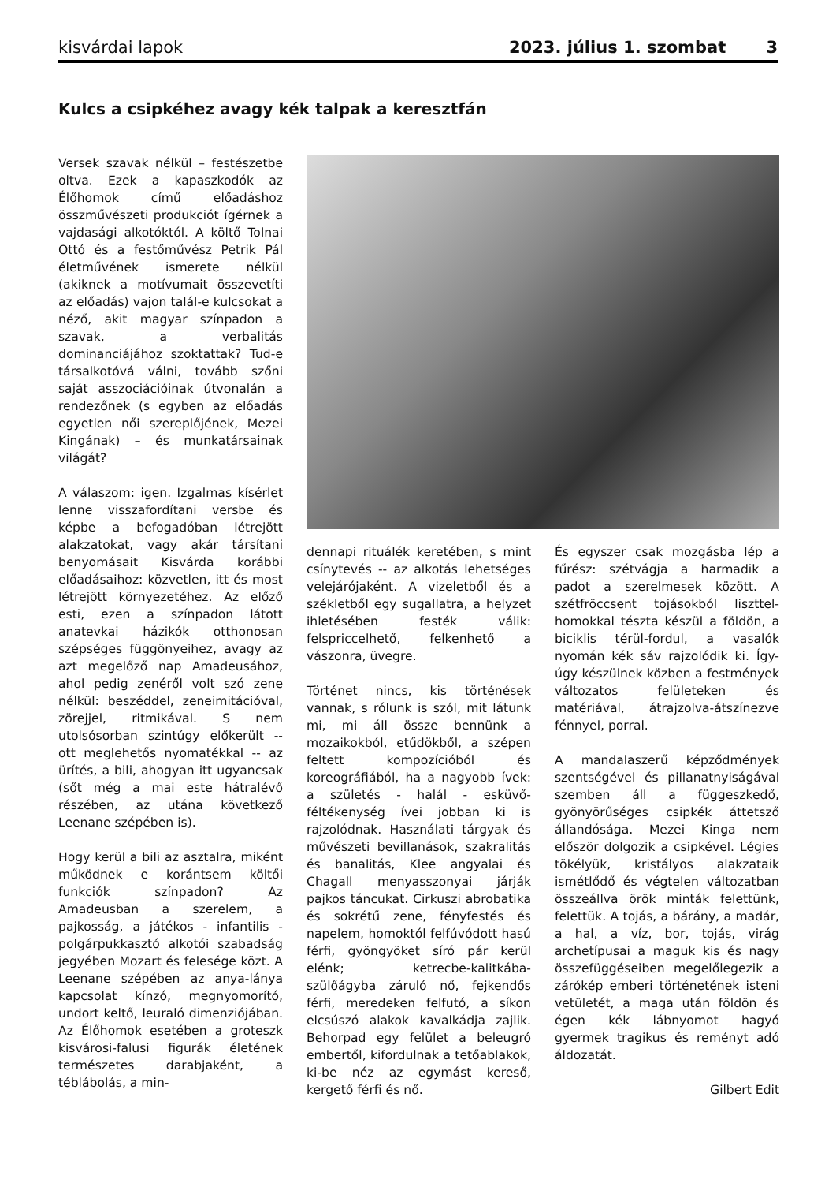kisvárdai lapok 2023. július 1. szombat 3
Kulcs a csipkéhez avagy kék talpak a keresztfán
Versek szavak nélkül – festészetbe oltva. Ezek a kapaszkodók az Élőhomok című előadáshoz összművészeti produkciót ígérnek a vajdasági alkotóktól. A költő Tolnai Ottó és a festőművész Petrik Pál életművének ismerete nélkül (akiknek a motívumait összevetíti az előadás) vajon talál-e kulcsokat a néző, akit magyar színpadon a szavak, a verbalitás dominanciájához szoktattak? Tud-e társalkotóvá válni, tovább szőni saját asszociációinak útvonalán a rendezőnek (s egyben az előadás egyetlen női szereplőjének, Mezei Kingának) – és munkatársainak világát?
A válaszom: igen. Izgalmas kísérlet lenne visszafordítani versbe és képbe a befogadóban létrejött alakzatokat, vagy akár társítani benyomásait Kisvárda korábbi előadásaihoz: közvetlen, itt és most létrejött környezetéhez. Az előző esti, ezen a színpadon látott anatevkai házikók otthonosan szépséges függönyeihez, avagy az azt megelőző nap Amadeusához, ahol pedig zenéről volt szó zene nélkül: beszéddel, zeneimitációval, zörejjel, ritmikával. S nem utolsósorban szintúgy előkerült -- ott meglehetős nyomatékkal -- az ürítés, a bili, ahogyan itt ugyancsak (sőt még a mai este hátralévő részében, az utána következő Leenane szépében is).
Hogy kerül a bili az asztalra, miként működnek e korántsem költői funkciók színpadon? Az Amadeusban a szerelem, a pajkosság, a játékos - infantilis - polgárpukkasztó alkotói szabadság jegyében Mozart és felesége közt. A Leenane szépében az anya-lánya kapcsolat kínzó, megnyomorító, undort keltő, leuraló dimenziójában. Az Élőhomok esetében a groteszk kisvárosi-falusi figurák életének természetes darabjaként, a téblábolás, a min-
dennapi rituálék keretében, s mint csínytevés -- az alkotás lehetséges velejárójaként. A vizeletből és a székletből egy sugallatra, a helyzet ihletésében festék válik: felspriccelhető, felkenhető a vászonra, üvegre.
Történet nincs, kis történések vannak, s rólunk is szól, mit látunk mi, mi áll össze bennünk a mozaikokból, etűdökből, a szépen feltett kompozícióból és koreográfiából, ha a nagyobb ívek: a születés - halál - esküvő-féltékenység ívei jobban ki is rajzolódnak. Használati tárgyak és művészeti bevillanások, szakralitás és banalitás, Klee angyalai és Chagall menyasszonyai járják pajkos táncukat. Cirkuszi abrobatika és sokrétű zene, fényfestés és napelem, homoktól felfúvódott hasú férfi, gyöngyöket síró pár kerül elénk; ketrecbe-kalitkába-szülőágyba záruló nő, fejkendős férfi, meredeken felfutó, a síkon elcsúszó alakok kavalkádja zajlik. Behorpad egy felület a beleugró embertől, kifordulnak a tetőablakok, ki-be néz az egymást kereső, kergető férfi és nő.
És egyszer csak mozgásba lép a fűrész: szétvágja a harmadik a padot a szerelmesek között. A szétfröccsent tojásokból liszttel-homokkal tészta készül a földön, a biciklis térül-fordul, a vasalók nyomán kék sáv rajzolódik ki. Így-úgy készülnek közben a festmények változatos felületeken és matériával, átrajzolva-átszínezve fénnyel, porral.
A mandalaszerű képződmények szentségével és pillanatnyiságával szemben áll a függeszkedő, gyönyörűséges csipkék áttetsző állandósága. Mezei Kinga nem először dolgozik a csipkével. Légies tökélyük, kristályos alakzataik ismétlődő és végtelen változatban összeállva örök minták felettünk, felettük. A tojás, a bárány, a madár, a hal, a víz, bor, tojás, virág archetípusai a maguk kis és nagy összefüggéseiben megelőlegezik a zárókép emberi történetének isteni vetületét, a maga után földön és égen kék lábnyomot hagyó gyermek tragikus és reményt adó áldozatát.
Gilbert Edit